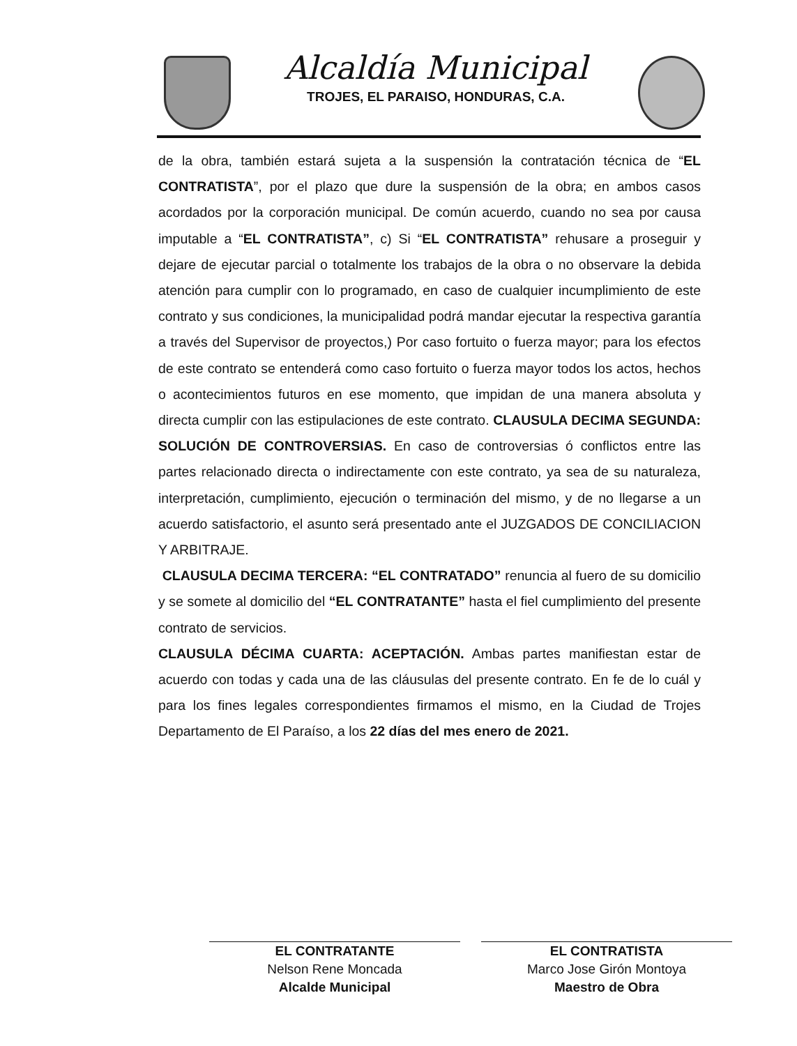Alcaldía Municipal
TROJES, EL PARAISO, HONDURAS, C.A.
de la obra, también estará sujeta a la suspensión la contratación técnica de “EL CONTRATISTA”, por el plazo que dure la suspensión de la obra; en ambos casos acordados por la corporación municipal. De común acuerdo, cuando no sea por causa imputable a “EL CONTRATISTA”, c) Si “EL CONTRATISTA” rehusare a proseguir y dejare de ejecutar parcial o totalmente los trabajos de la obra o no observare la debida atención para cumplir con lo programado, en caso de cualquier incumplimiento de este contrato y sus condiciones, la municipalidad podrá mandar ejecutar la respectiva garantía a través del Supervisor de proyectos,) Por caso fortuito o fuerza mayor; para los efectos de este contrato se entenderá como caso fortuito o fuerza mayor todos los actos, hechos o acontecimientos futuros en ese momento, que impidan de una manera absoluta y directa cumplir con las estipulaciones de este contrato. CLAUSULA DECIMA SEGUNDA: SOLUCIÓN DE CONTROVERSIAS. En caso de controversias ó conflictos entre las partes relacionado directa o indirectamente con este contrato, ya sea de su naturaleza, interpretación, cumplimiento, ejecución o terminación del mismo, y de no llegarse a un acuerdo satisfactorio, el asunto será presentado ante el JUZGADOS DE CONCILIACION Y ARBITRAJE.
CLAUSULA DECIMA TERCERA: “EL CONTRATADO” renuncia al fuero de su domicilio y se somete al domicilio del “EL CONTRATANTE” hasta el fiel cumplimiento del presente contrato de servicios.
CLAUSULA DÉCIMA CUARTA: ACEPTACIÓN. Ambas partes manifiestan estar de acuerdo con todas y cada una de las cláusulas del presente contrato. En fe de lo cuál y para los fines legales correspondientes firmamos el mismo, en la Ciudad de Trojes Departamento de El Paraíso, a los 22 días del mes enero de 2021.
EL CONTRATANTE
Nelson Rene Moncada
Alcalde Municipal
EL CONTRATISTA
Marco Jose Girón Montoya
Maestro de Obra